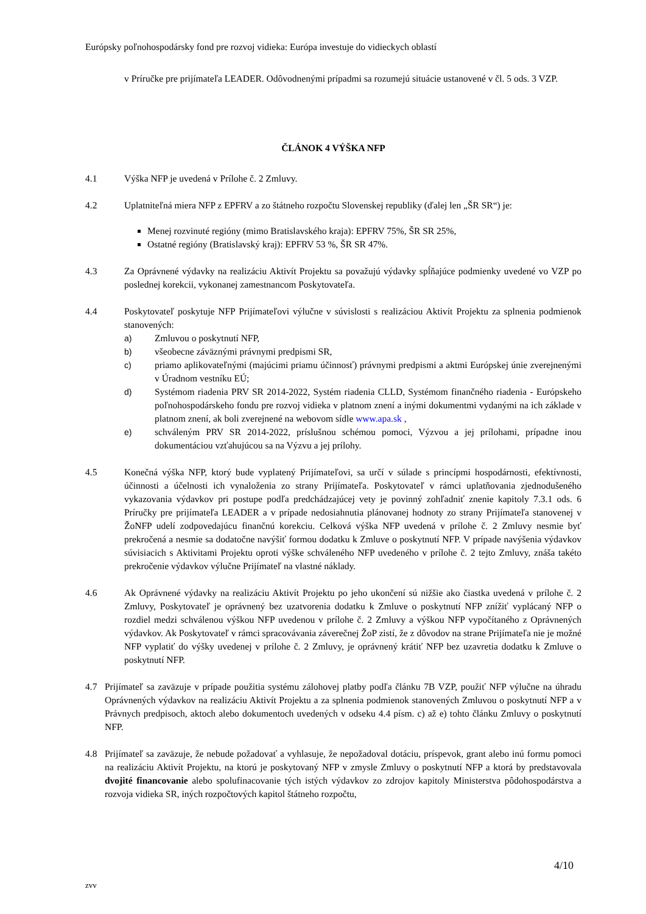Európsky poľnohospodársky fond pre rozvoj vidieka: Európa investuje do vidieckych oblastí
v Príručke pre prijímateľa LEADER. Odôvodnenými prípadmi sa rozumejú situácie ustanovené v čl. 5 ods. 3 VZP.
ČLÁNOK 4 VÝŠKA NFP
4.1 Výška NFP je uvedená v Prílohe č. 2 Zmluvy.
4.2 Uplatniteľná miera NFP z EPFRV a zo štátneho rozpočtu Slovenskej republiky (ďalej len „ŠR SR“) je:
Menej rozvinuté regióny (mimo Bratislavského kraja): EPFRV 75%, ŠR SR 25%,
Ostatné regióny (Bratislavský kraj): EPFRV 53 %, ŠR SR 47%.
4.3 Za Oprávnené výdavky na realizáciu Aktivít Projektu sa považujú výdavky spĺňajúce podmienky uvedené vo VZP po poslednej korekcii, vykonanej zamestnancom Poskytovateľa.
4.4 Poskytovateľ poskytuje NFP Prijímateľovi výlučne v súvislosti s realizáciou Aktivít Projektu za splnenia podmienok stanovených:
a) Zmluvou o poskytnutí NFP,
b) všeobecne záväznými právnymi predpismi SR,
c) priamo aplikovateľnými (majúcimi priamu účinnosť) právnymi predpismi a aktmi Európskej únie zverejnenými v Úradnom vestníku EÚ;
d) Systémom riadenia PRV SR 2014-2022, Systém riadenia CLLD, Systémom finančného riadenia - Európskeho poľnohospodárskeho fondu pre rozvoj vidieka v platnom znení a inými dokumentmi vydanými na ich základe v platnom znení, ak boli zverejnené na webovom sídle www.apa.sk ,
e) schváleným PRV SR 2014-2022, príslušnou schémou pomoci, Výzvou a jej prílohami, prípadne inou dokumentáciou vzťahujúcou sa na Výzvu a jej prílohy.
4.5 Konečná výška NFP, ktorý bude vyplatený Prijímateľovi, sa určí v súlade s princípmi hospodárnosti, efektívnosti, účinnosti a účelnosti ich vynaloženia zo strany Prijímateľa. Poskytovateľ v rámci uplatňovania zjednodušeného vykazovania výdavkov pri postupe podľa predchádzajúcej vety je povinný zohľadniť znenie kapitoly 7.3.1 ods. 6 Príručky pre prijímateľa LEADER a v prípade nedosiahnutia plánovanej hodnoty zo strany Prijímateľa stanovenej v ŽoNFP udelí zodpovedajúcu finančnú korekciu. Celková výška NFP uvedená v prílohe č. 2 Zmluvy nesmie byť prekročená a nesmie sa dodatočne navýšiť formou dodatku k Zmluve o poskytnutí NFP. V prípade navýšenia výdavkov súvisiacich s Aktivitami Projektu oproti výške schváleného NFP uvedeného v prílohe č. 2 tejto Zmluvy, znáša takéto prekročenie výdavkov výlučne Prijímateľ na vlastné náklady.
4.6 Ak Oprávnené výdavky na realizáciu Aktivít Projektu po jeho ukončení sú nižšie ako čiastka uvedená v prílohe č. 2 Zmluvy, Poskytovateľ je oprávnený bez uzatvorenia dodatku k Zmluve o poskytnutí NFP znížiť vyplácaný NFP o rozdiel medzi schválenou výškou NFP uvedenou v prílohe č. 2 Zmluvy a výškou NFP vypočítaného z Oprávnených výdavkov. Ak Poskytovateľ v rámci spracovávania záverečnej ŽoP zistí, že z dôvodov na strane Prijímateľa nie je možné NFP vyplatiť do výšky uvedenej v prílohe č. 2 Zmluvy, je oprávnený krátiť NFP bez uzavretia dodatku k Zmluve o poskytnutí NFP.
4.7 Prijímateľ sa zaväzuje v prípade použitia systému zálohovej platby podľa článku 7B VZP, použiť NFP výlučne na úhradu Oprávnených výdavkov na realizáciu Aktivít Projektu a za splnenia podmienok stanovených Zmluvou o poskytnutí NFP a v Právnych predpisoch, aktoch alebo dokumentoch uvedených v odseku 4.4 písm. c) až e) tohto článku Zmluvy o poskytnutí NFP.
4.8 Prijímateľ sa zaväzuje, že nebude požadovať a vyhlasuje, že nepožadoval dotáciu, príspevok, grant alebo inú formu pomoci na realizáciu Aktivít Projektu, na ktorú je poskytovaný NFP v zmysle Zmluvy o poskytnutí NFP a ktorá by predstavovala dvojité financovanie alebo spolufinacovanie tých istých výdavkov zo zdrojov kapitoly Ministerstva pôdohospodárstva a rozvoja vidieka SR, iných rozpočtových kapitol štátneho rozpočtu,
4/10
zvv